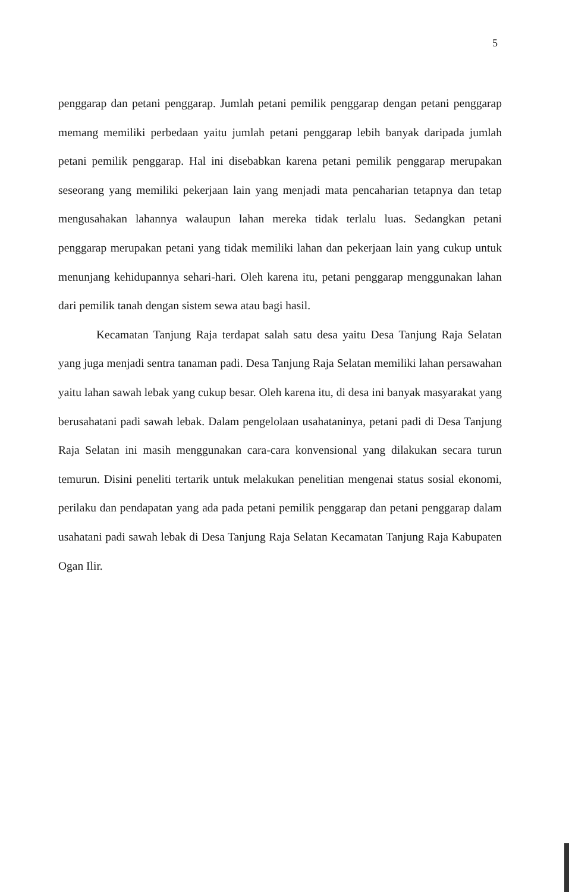5
penggarap dan petani penggarap. Jumlah petani pemilik penggarap dengan petani penggarap memang memiliki perbedaan yaitu jumlah petani penggarap lebih banyak daripada jumlah petani pemilik penggarap. Hal ini disebabkan karena petani pemilik penggarap merupakan seseorang yang memiliki pekerjaan lain yang menjadi mata pencaharian tetapnya dan tetap mengusahakan lahannya walaupun lahan mereka tidak terlalu luas. Sedangkan petani penggarap merupakan petani yang tidak memiliki lahan dan pekerjaan lain yang cukup untuk menunjang kehidupannya sehari-hari. Oleh karena itu, petani penggarap menggunakan lahan dari pemilik tanah dengan sistem sewa atau bagi hasil.
Kecamatan Tanjung Raja terdapat salah satu desa yaitu Desa Tanjung Raja Selatan yang juga menjadi sentra tanaman padi. Desa Tanjung Raja Selatan memiliki lahan persawahan yaitu lahan sawah lebak yang cukup besar. Oleh karena itu, di desa ini banyak masyarakat yang berusahatani padi sawah lebak. Dalam pengelolaan usahataninya, petani padi di Desa Tanjung Raja Selatan ini masih menggunakan cara-cara konvensional yang dilakukan secara turun temurun. Disini peneliti tertarik untuk melakukan penelitian mengenai status sosial ekonomi, perilaku dan pendapatan yang ada pada petani pemilik penggarap dan petani penggarap dalam usahatani padi sawah lebak di Desa Tanjung Raja Selatan Kecamatan Tanjung Raja Kabupaten Ogan Ilir.